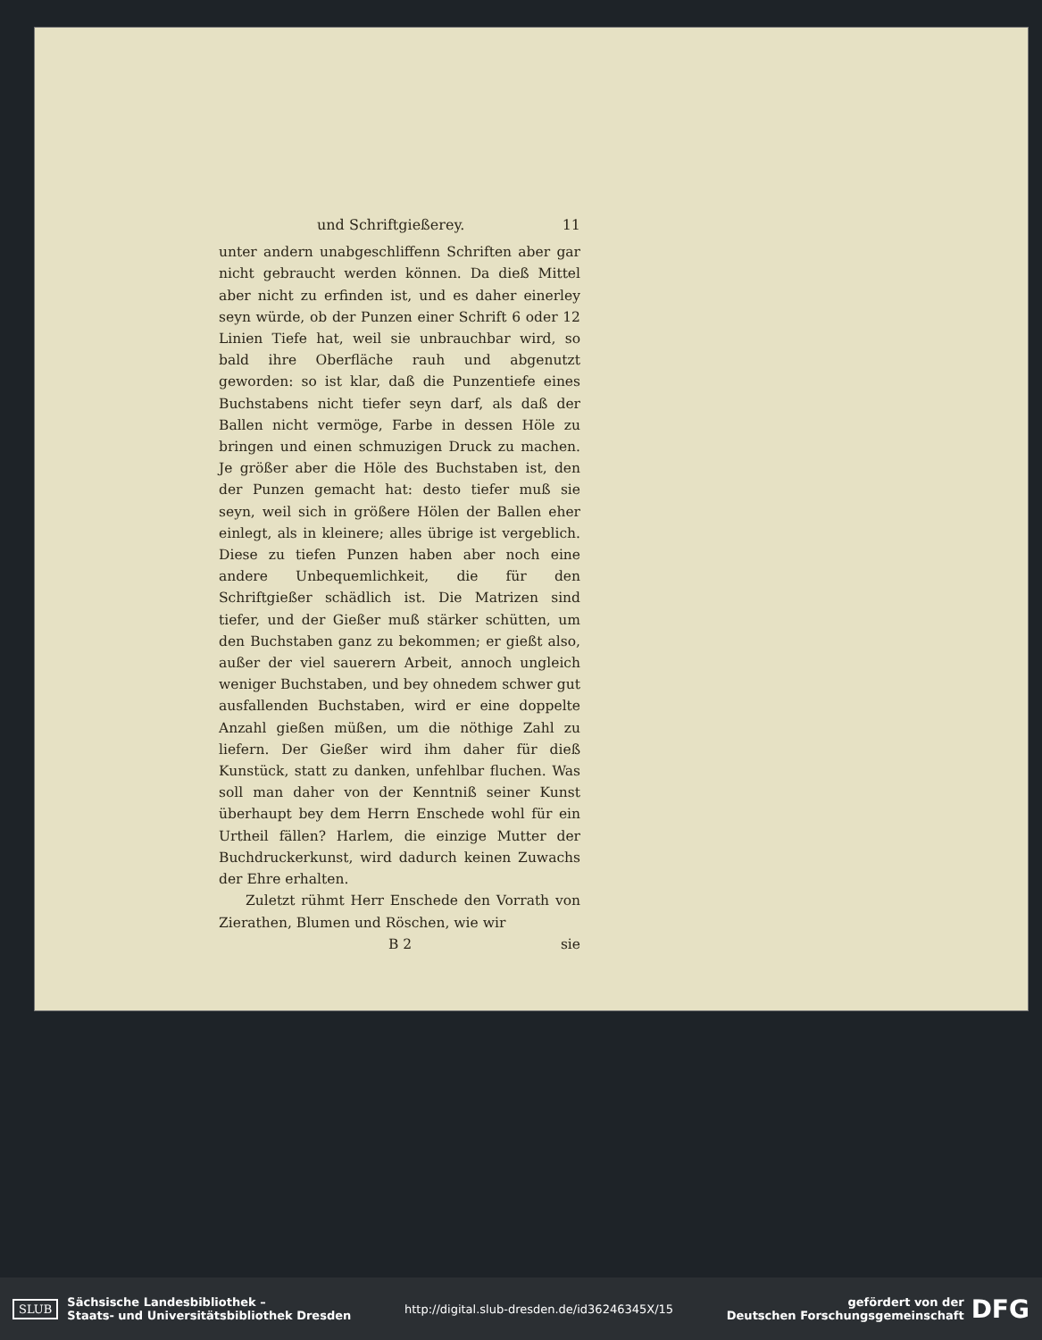und Schriftgießerey. 11
unter andern unabgeschliffenn Schriften aber gar nicht gebraucht werden können. Da dieß Mittel aber nicht zu erfinden ist, und es daher einerley seyn würde, ob der Punzen einer Schrift 6 oder 12 Linien Tiefe hat, weil sie unbrauchbar wird, so bald ihre Oberfläche rauh und abgenutzt geworden: so ist klar, daß die Punzentiefe eines Buchstabens nicht tiefer seyn darf, als daß der Ballen nicht vermöge, Farbe in dessen Höle zu bringen und einen schmuzigen Druck zu machen. Je größer aber die Höle des Buchstaben ist, den der Punzen gemacht hat: desto tiefer muß sie seyn, weil sich in größere Hölen der Ballen eher einlegt, als in kleinere; alles übrige ist vergeblich. Diese zu tiefen Punzen haben aber noch eine andere Unbequemlichkeit, die für den Schriftgießer schädlich ist. Die Matrizen sind tiefer, und der Gießer muß stärker schütten, um den Buchstaben ganz zu bekommen; er gießt also, außer der viel sauerern Arbeit, annoch ungleich weniger Buchstaben, und bey ohnedem schwer gut ausfallenden Buchstaben, wird er eine doppelte Anzahl gießen müßen, um die nöthige Zahl zu liefern. Der Gießer wird ihm daher für dieß Kunstück, statt zu danken, unfehlbar fluchen. Was soll man daher von der Kenntniß seiner Kunst überhaupt bey dem Herrn Enschede wohl für ein Urtheil fällen? Harlem, die einzige Mutter der Buchdruckerkunst, wird dadurch keinen Zuwachs der Ehre erhalten.
Zuletzt rühmt Herr Enschede den Vorrath von Zierathen, Blumen und Röschen, wie wir
B 2 sie
SLUB
Sächsische Landesbibliothek –
Staats- und Universitätsbibliothek Dresden
http://digital.slub-dresden.de/id36246345X/15
gefördert von der
Deutschen Forschungsgemeinschaft
DFG